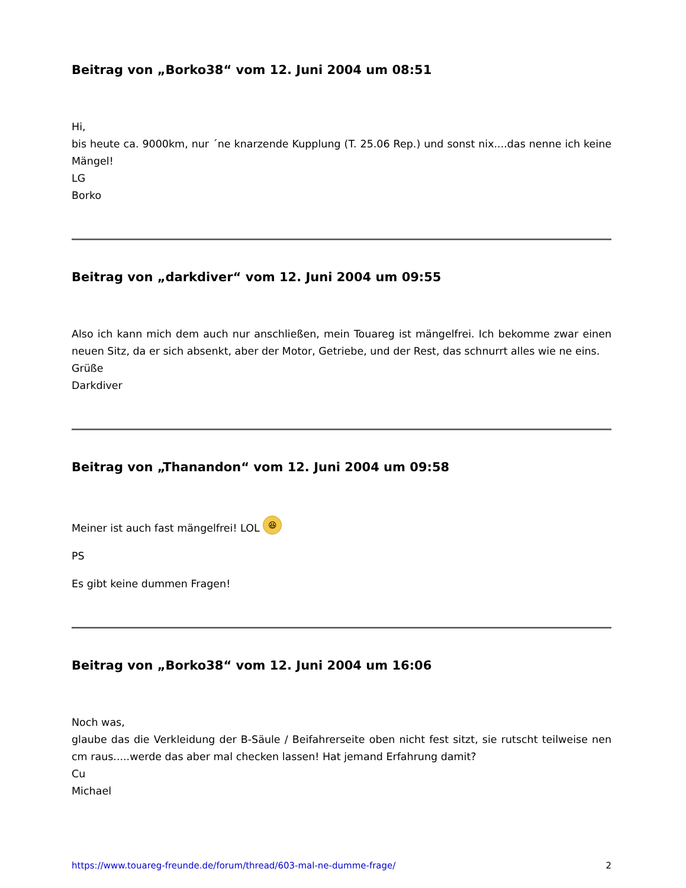Beitrag von „Borko38“ vom 12. Juni 2004 um 08:51
Hi,
bis heute ca. 9000km, nur ´ne knarzende Kupplung (T. 25.06 Rep.) und sonst nix....das nenne ich keine Mängel!
LG
Borko
Beitrag von „darkdiver“ vom 12. Juni 2004 um 09:55
Also ich kann mich dem auch nur anschließen, mein Touareg ist mängelfrei. Ich bekomme zwar einen neuen Sitz, da er sich absenkt, aber der Motor, Getriebe, und der Rest, das schnurrt alles wie ne eins.
Grüße
Darkdiver
Beitrag von „Thanandon“ vom 12. Juni 2004 um 09:58
Meiner ist auch fast mängelfrei! LOL 😆
PS
Es gibt keine dummen Fragen!
Beitrag von „Borko38“ vom 12. Juni 2004 um 16:06
Noch was,
glaube das die Verkleidung der B-Säule / Beifahrerseite oben nicht fest sitzt, sie rutscht teilweise nen cm raus.....werde das aber mal checken lassen! Hat jemand Erfahrung damit?
Cu
Michael
https://www.touareg-freunde.de/forum/thread/603-mal-ne-dumme-frage/ 2